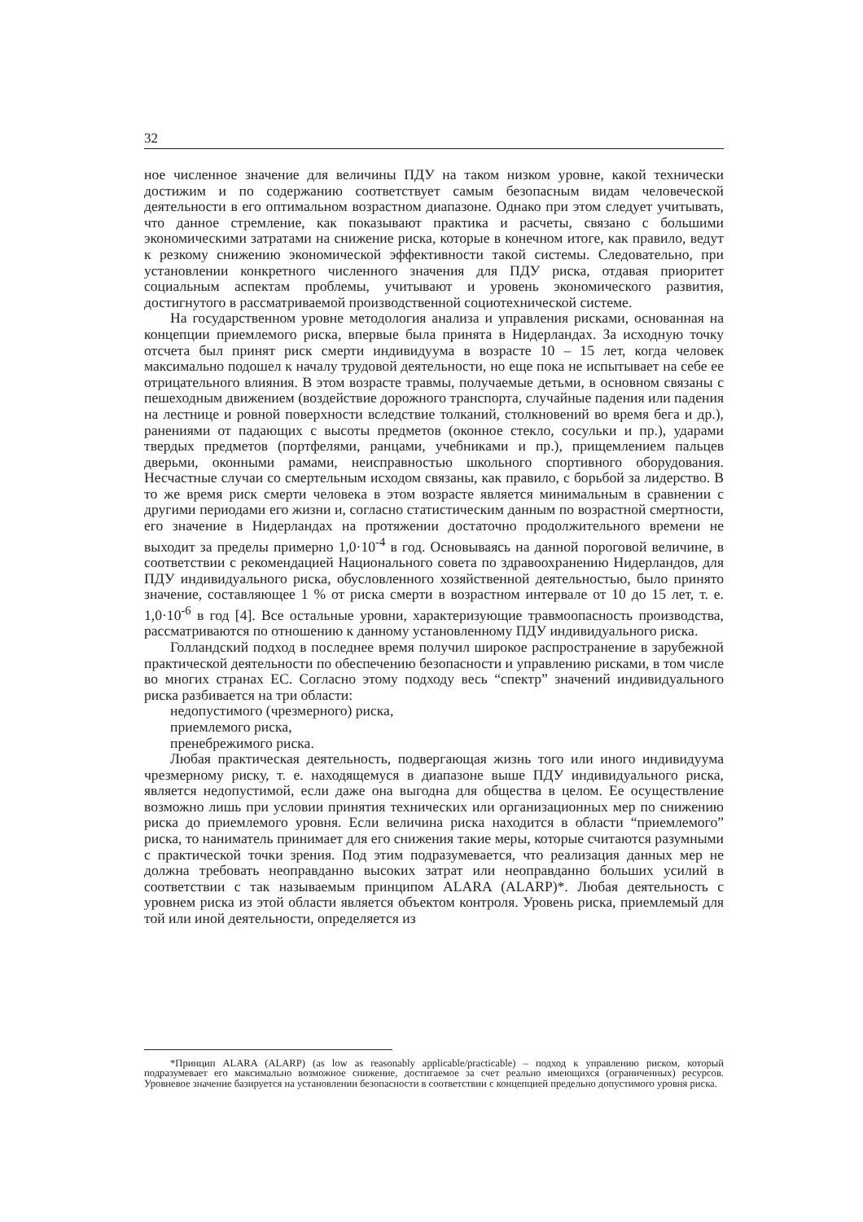32
ное численное значение для величины ПДУ на таком низком уровне, какой технически достижим и по содержанию соответствует самым безопасным видам человеческой деятельности в его оптимальном возрастном диапазоне. Однако при этом следует учитывать, что данное стремление, как показывают практика и расчеты, связано с большими экономическими затратами на снижение риска, которые в конечном итоге, как правило, ведут к резкому снижению экономической эффективности такой системы. Следовательно, при установлении конкретного численного значения для ПДУ риска, отдавая приоритет социальным аспектам проблемы, учитывают и уровень экономического развития, достигнутого в рассматриваемой производственной социотехнической системе.
На государственном уровне методология анализа и управления рисками, основанная на концепции приемлемого риска, впервые была принята в Нидерландах. За исходную точку отсчета был принят риск смерти индивидуума в возрасте 10 – 15 лет, когда человек максимально подошел к началу трудовой деятельности, но еще пока не испытывает на себе ее отрицательного влияния. В этом возрасте травмы, получаемые детьми, в основном связаны с пешеходным движением (воздействие дорожного транспорта, случайные падения или падения на лестнице и ровной поверхности вследствие толканий, столкновений во время бега и др.), ранениями от падающих с высоты предметов (оконное стекло, сосульки и пр.), ударами твердых предметов (портфелями, ранцами, учебниками и пр.), прищемлением пальцев дверьми, оконными рамами, неисправностью школьного спортивного оборудования. Несчастные случаи со смертельным исходом связаны, как правило, с борьбой за лидерство. В то же время риск смерти человека в этом возрасте является минимальным в сравнении с другими периодами его жизни и, согласно статистическим данным по возрастной смертности, его значение в Нидерландах на протяжении достаточно продолжительного времени не выходит за пределы примерно 1,0·10<sup>-4</sup> в год. Основываясь на данной пороговой величине, в соответствии с рекомендацией Национального совета по здравоохранению Нидерландов, для ПДУ индивидуального риска, обусловленного хозяйственной деятельностью, было принято значение, составляющее 1 % от риска смерти в возрастном интервале от 10 до 15 лет, т. е. 1,0·10<sup>-6</sup> в год [4]. Все остальные уровни, характеризующие травмоопасность производства, рассматриваются по отношению к данному установленному ПДУ индивидуального риска.
Голландский подход в последнее время получил широкое распространение в зарубежной практической деятельности по обеспечению безопасности и управлению рисками, в том числе во многих странах ЕС. Согласно этому подходу весь “спектр” значений индивидуального риска разбивается на три области:
недопустимого (чрезмерного) риска,
приемлемого риска,
пренебрежимого риска.
Любая практическая деятельность, подвергающая жизнь того или иного индивидуума чрезмерному риску, т. е. находящемуся в диапазоне выше ПДУ индивидуального риска, является недопустимой, если даже она выгодна для общества в целом. Ее осуществление возможно лишь при условии принятия технических или организационных мер по снижению риска до приемлемого уровня. Если величина риска находится в области “приемлемого” риска, то наниматель принимает для его снижения такие меры, которые считаются разумными с практической точки зрения. Под этим подразумевается, что реализация данных мер не должна требовать неоправданно высоких затрат или неоправданно больших усилий в соответствии с так называемым принципом ALARA (ALARP)*. Любая деятельность с уровнем риска из этой области является объектом контроля. Уровень риска, приемлемый для той или иной деятельности, определяется из
*Принцип ALARA (ALARP) (as low as reasonably applicable/practicable) – подход к управлению риском, который подразумевает его максимально возможное снижение, достигаемое за счет реально имеющихся (ограниченных) ресурсов. Уровневое значение базируется на установлении безопасности в соответствии с концепцией предельно допустимого уровня риска.